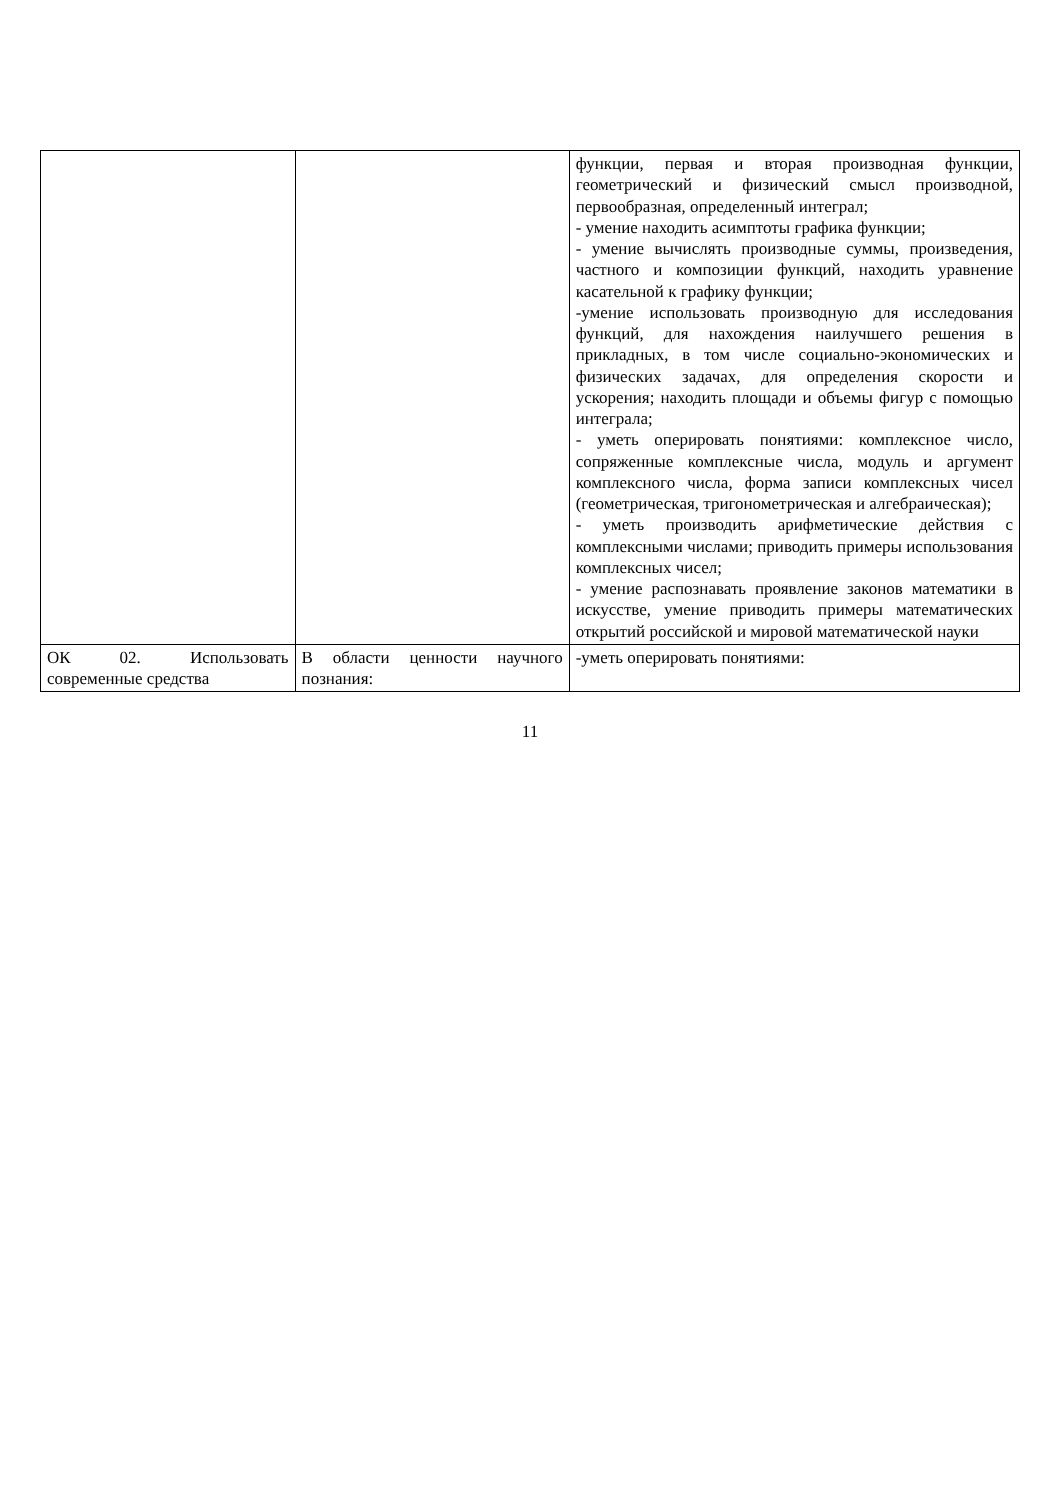| | | функции, первая и вторая производная функции, геометрический и физический смысл производной, первообразная, определенный интеграл; - умение находить асимптоты графика функции; - умение вычислять производные суммы, произведения, частного и композиции функций, находить уравнение касательной к графику функции; -умение использовать производную для исследования функций, для нахождения наилучшего решения в прикладных, в том числе социально-экономических и физических задачах, для определения скорости и ускорения; находить площади и объемы фигур с помощью интеграла; - уметь оперировать понятиями: комплексное число, сопряженные комплексные числа, модуль и аргумент комплексного числа, форма записи комплексных чисел (геометрическая, тригонометрическая и алгебраическая); - уметь производить арифметические действия с комплексными числами; приводить примеры использования комплексных чисел; - умение распознавать проявление законов математики в искусстве, умение приводить примеры математических открытий российской и мировой математической науки |
| ОК 02. Использовать современные средства | В области ценности научного познания: | -уметь оперировать понятиями: |
11